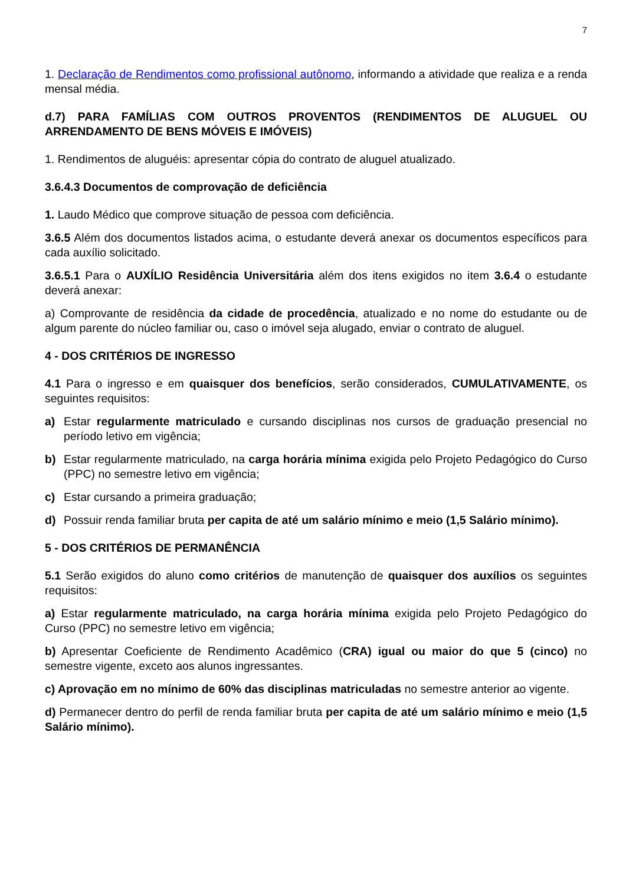7
1. Declaração de Rendimentos como profissional autônomo, informando a atividade que realiza e a renda mensal média.
d.7) PARA FAMÍLIAS COM OUTROS PROVENTOS (RENDIMENTOS DE ALUGUEL OU ARRENDAMENTO DE BENS MÓVEIS E IMÓVEIS)
1. Rendimentos de aluguéis: apresentar cópia do contrato de aluguel atualizado.
3.6.4.3 Documentos de comprovação de deficiência
1. Laudo Médico que comprove situação de pessoa com deficiência.
3.6.5 Além dos documentos listados acima, o estudante deverá anexar os documentos específicos para cada auxílio solicitado.
3.6.5.1 Para o AUXÍLIO Residência Universitária além dos itens exigidos no item 3.6.4 o estudante deverá anexar:
a) Comprovante de residência da cidade de procedência, atualizado e no nome do estudante ou de algum parente do núcleo familiar ou, caso o imóvel seja alugado, enviar o contrato de aluguel.
4 - DOS CRITÉRIOS DE INGRESSO
4.1 Para o ingresso e em quaisquer dos benefícios, serão considerados, CUMULATIVAMENTE, os seguintes requisitos:
a) Estar regularmente matriculado e cursando disciplinas nos cursos de graduação presencial no período letivo em vigência;
b) Estar regularmente matriculado, na carga horária mínima exigida pelo Projeto Pedagógico do Curso (PPC) no semestre letivo em vigência;
c) Estar cursando a primeira graduação;
d) Possuir renda familiar bruta per capita de até um salário mínimo e meio (1,5 Salário mínimo).
5 - DOS CRITÉRIOS DE PERMANÊNCIA
5.1 Serão exigidos do aluno como critérios de manutenção de quaisquer dos auxílios os seguintes requisitos:
a) Estar regularmente matriculado, na carga horária mínima exigida pelo Projeto Pedagógico do Curso (PPC) no semestre letivo em vigência;
b) Apresentar Coeficiente de Rendimento Acadêmico (CRA) igual ou maior do que 5 (cinco) no semestre vigente, exceto aos alunos ingressantes.
c) Aprovação em no mínimo de 60% das disciplinas matriculadas no semestre anterior ao vigente.
d) Permanecer dentro do perfil de renda familiar bruta per capita de até um salário mínimo e meio (1,5 Salário mínimo).